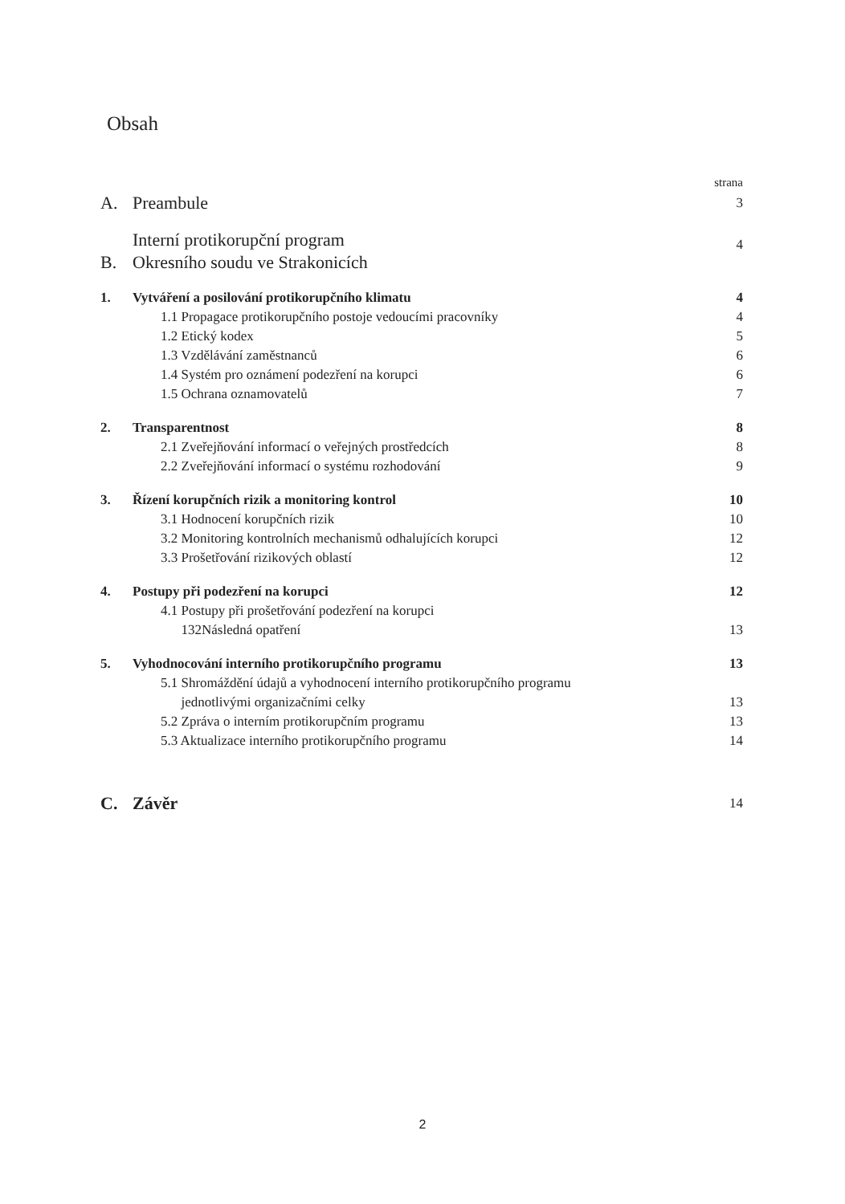Obsah
| | | strana |
| A. | Preambule | 3 |
| B. | Interní protikorupční program Okresního soudu ve Strakonicích | 4 |
| 1. | Vytváření a posilování protikorupčního klimatu | 4 |
| | 1.1 Propagace protikorupčního postoje vedoucími pracovníky | 4 |
| | 1.2 Etický kodex | 5 |
| | 1.3 Vzdělávání zaměstnanců | 6 |
| | 1.4 Systém pro oznámení podezření na korupci | 6 |
| | 1.5 Ochrana oznamovatelů | 7 |
| 2. | Transparentnost | 8 |
| | 2.1 Zveřejňování informací o veřejných prostředcích | 8 |
| | 2.2 Zveřejňování informací o systému rozhodování | 9 |
| 3. | Řízení korupčních rizik a monitoring kontrol | 10 |
| | 3.1 Hodnocení korupčních rizik | 10 |
| | 3.2 Monitoring kontrolních mechanismů odhalujících korupci | 12 |
| | 3.3 Prošetřování rizikových oblastí | 12 |
| 4. | Postupy při podezření na korupci | 12 |
| | 4.1 Postupy při prošetřování podezření na korupci 132Následná opatření | 13 |
| 5. | Vyhodnocování interního protikorupčního programu | 13 |
| | 5.1 Shromáždění údajů a vyhodnocení interního protikorupčního programu jednotlivými organizačními celky | 13 |
| | 5.2 Zpráva o interním protikorupčním programu | 13 |
| | 5.3 Aktualizace interního protikorupčního programu | 14 |
| C. | Závěr | 14 |
2